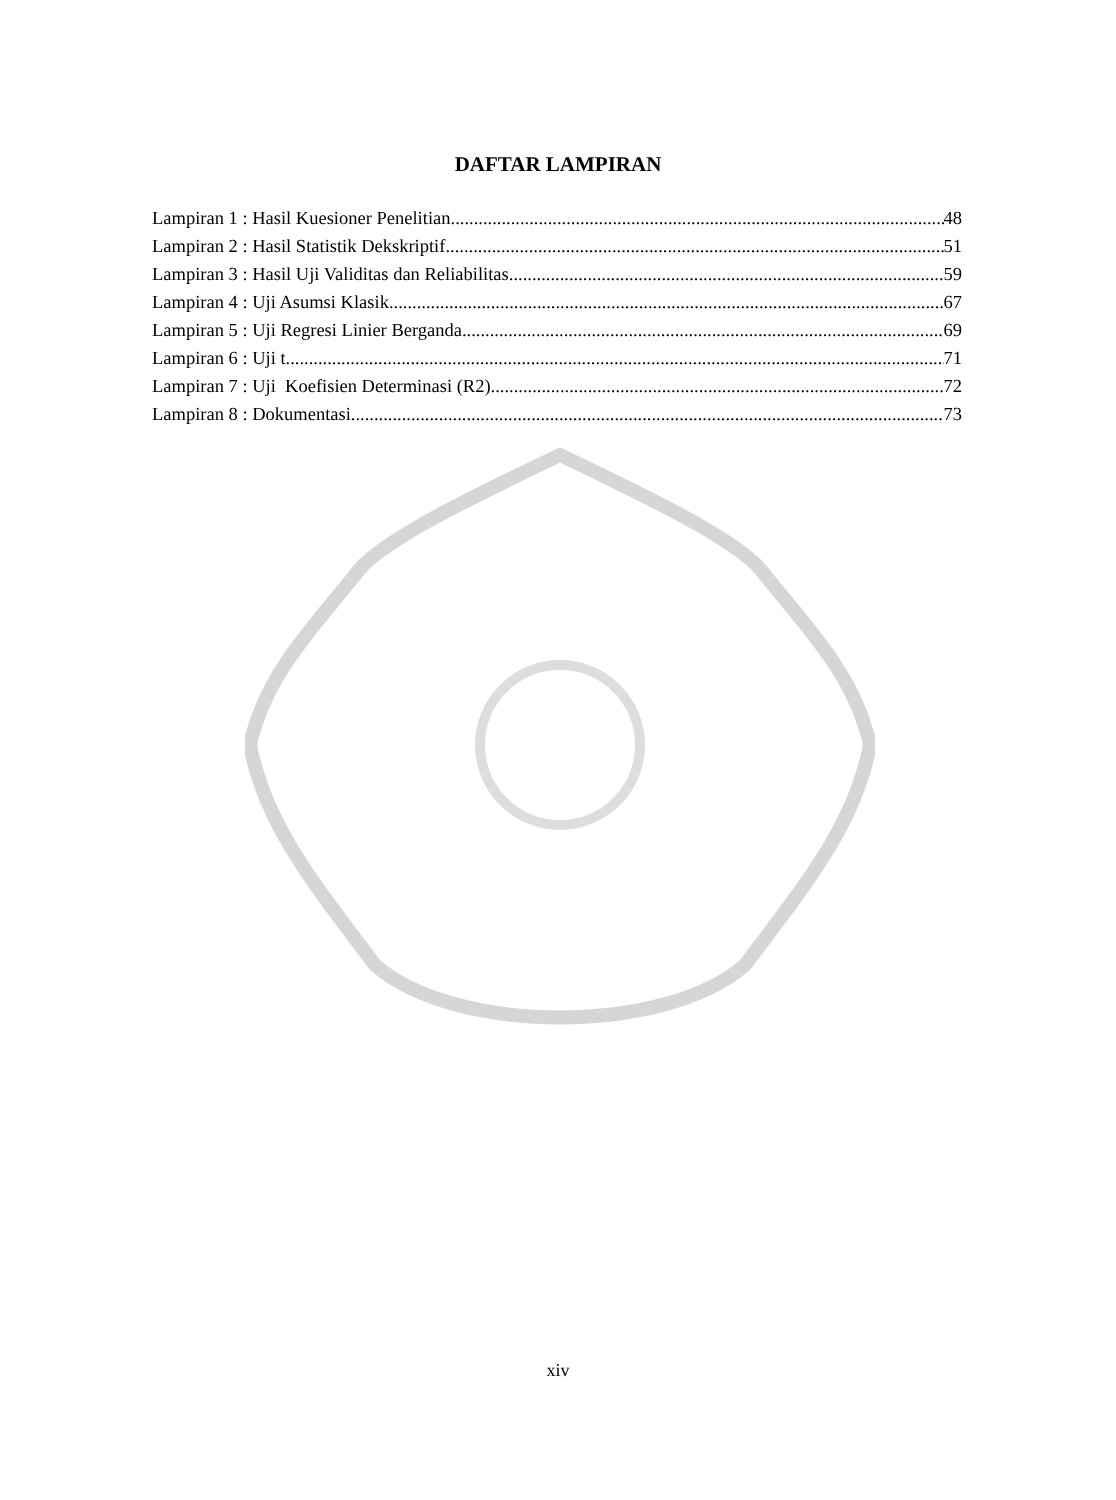DAFTAR LAMPIRAN
Lampiran 1 : Hasil Kuesioner Penelitian 48
Lampiran 2 : Hasil Statistik Dekskriptif 51
Lampiran 3 : Hasil Uji Validitas dan Reliabilitas 59
Lampiran 4 : Uji Asumsi Klasik 67
Lampiran 5 : Uji Regresi Linier Berganda 69
Lampiran 6 : Uji t 71
Lampiran 7 : Uji Koefisien Determinasi (R2) 72
Lampiran 8 : Dokumentasi 73
xiv